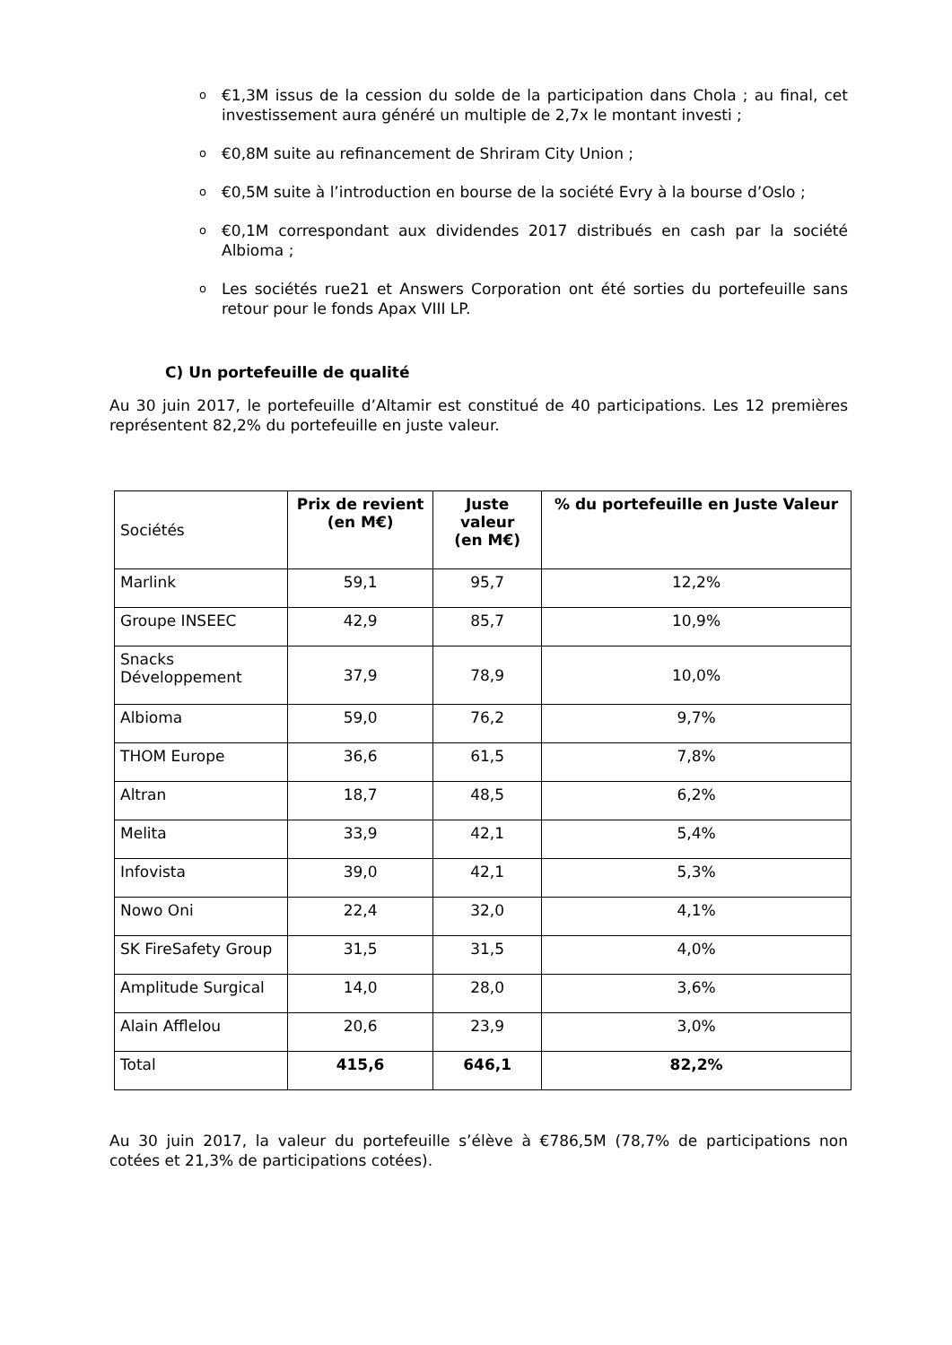o €1,3M issus de la cession du solde de la participation dans Chola ; au final, cet investissement aura généré un multiple de 2,7x le montant investi ;
o €0,8M suite au refinancement de Shriram City Union ;
o €0,5M suite à l’introduction en bourse de la société Evry à la bourse d’Oslo ;
o €0,1M correspondant aux dividendes 2017 distribués en cash par la société Albioma ;
o Les sociétés rue21 et Answers Corporation ont été sorties du portefeuille sans retour pour le fonds Apax VIII LP.
C) Un portefeuille de qualité
Au 30 juin 2017, le portefeuille d’Altamir est constitué de 40 participations. Les 12 premières représentent 82,2% du portefeuille en juste valeur.
| Sociétés | Prix de revient (en M€) | Juste valeur (en M€) | % du portefeuille en Juste Valeur |
| Marlink | 59,1 | 95,7 | 12,2% |
| Groupe INSEEC | 42,9 | 85,7 | 10,9% |
| Snacks Développement | 37,9 | 78,9 | 10,0% |
| Albioma | 59,0 | 76,2 | 9,7% |
| THOM Europe | 36,6 | 61,5 | 7,8% |
| Altran | 18,7 | 48,5 | 6,2% |
| Melita | 33,9 | 42,1 | 5,4% |
| Infovista | 39,0 | 42,1 | 5,3% |
| Nowo Oni | 22,4 | 32,0 | 4,1% |
| SK FireSafety Group | 31,5 | 31,5 | 4,0% |
| Amplitude Surgical | 14,0 | 28,0 | 3,6% |
| Alain Afflelou | 20,6 | 23,9 | 3,0% |
| Total | 415,6 | 646,1 | 82,2% |
Au 30 juin 2017, la valeur du portefeuille s’élève à €786,5M (78,7% de participations non cotées et 21,3% de participations cotées).